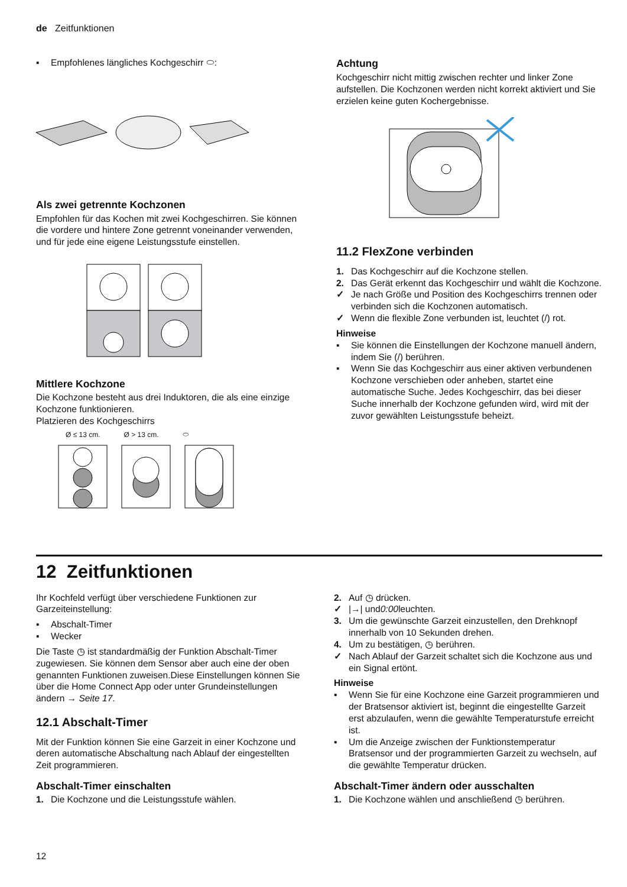de Zeitfunktionen
▪ Empfohlenes längliches Kochgeschirr ⬭:
Als zwei getrennte Kochzonen
Empfohlen für das Kochen mit zwei Kochgeschirren. Sie können die vordere und hintere Zone getrennt voneinander verwenden, und für jede eine eigene Leistungsstufe einstellen.
Mittlere Kochzone
Die Kochzone besteht aus drei Induktoren, die als eine einzige Kochzone funktionieren.
Platzieren des Kochgeschirrs
Ø ≤ 13 cm. Ø > 13 cm. ⬭
Achtung
Kochgeschirr nicht mittig zwischen rechter und linker Zone aufstellen. Die Kochzonen werden nicht korrekt aktiviert und Sie erzielen keine guten Kochergebnisse.
11.2 FlexZone verbinden
1. Das Kochgeschirr auf die Kochzone stellen.
2. Das Gerät erkennt das Kochgeschirr und wählt die Kochzone.
✓ Je nach Größe und Position des Kochgeschirrs trennen oder verbinden sich die Kochzonen automatisch.
✓ Wenn die flexible Zone verbunden ist, leuchtet (/) rot.
Hinweise
▪ Sie können die Einstellungen der Kochzone manuell ändern, indem Sie (/) berühren.
▪ Wenn Sie das Kochgeschirr aus einer aktiven verbundenen Kochzone verschieben oder anheben, startet eine automatische Suche. Jedes Kochgeschirr, das bei dieser Suche innerhalb der Kochzone gefunden wird, wird mit der zuvor gewählten Leistungsstufe beheizt.
12 Zeitfunktionen
Ihr Kochfeld verfügt über verschiedene Funktionen zur Garzeiteinstellung:
▪ Abschalt-Timer
▪ Wecker
Die Taste ◷ ist standardmäßig der Funktion Abschalt-Timer zugewiesen. Sie können dem Sensor aber auch eine der oben genannten Funktionen zuweisen.Diese Einstellungen können Sie über die Home Connect App oder unter Grundeinstellungen ändern → Seite 17.
12.1 Abschalt-Timer
Mit der Funktion können Sie eine Garzeit in einer Kochzone und deren automatische Abschaltung nach Ablauf der eingestellten Zeit programmieren.
Abschalt-Timer einschalten
1. Die Kochzone und die Leistungsstufe wählen.
2. Auf ◷ drücken.
✓ |→| und 0:00 leuchten.
3. Um die gewünschte Garzeit einzustellen, den Drehknopf innerhalb von 10 Sekunden drehen.
4. Um zu bestätigen, ◷ berühren.
✓ Nach Ablauf der Garzeit schaltet sich die Kochzone aus und ein Signal ertönt.
Hinweise
▪ Wenn Sie für eine Kochzone eine Garzeit programmieren und der Bratsensor aktiviert ist, beginnt die eingestellte Garzeit erst abzulaufen, wenn die gewählte Temperaturstufe erreicht ist.
▪ Um die Anzeige zwischen der Funktionstemperatur Bratsensor und der programmierten Garzeit zu wechseln, auf die gewählte Temperatur drücken.
Abschalt-Timer ändern oder ausschalten
1. Die Kochzone wählen und anschließend ◷ berühren.
12